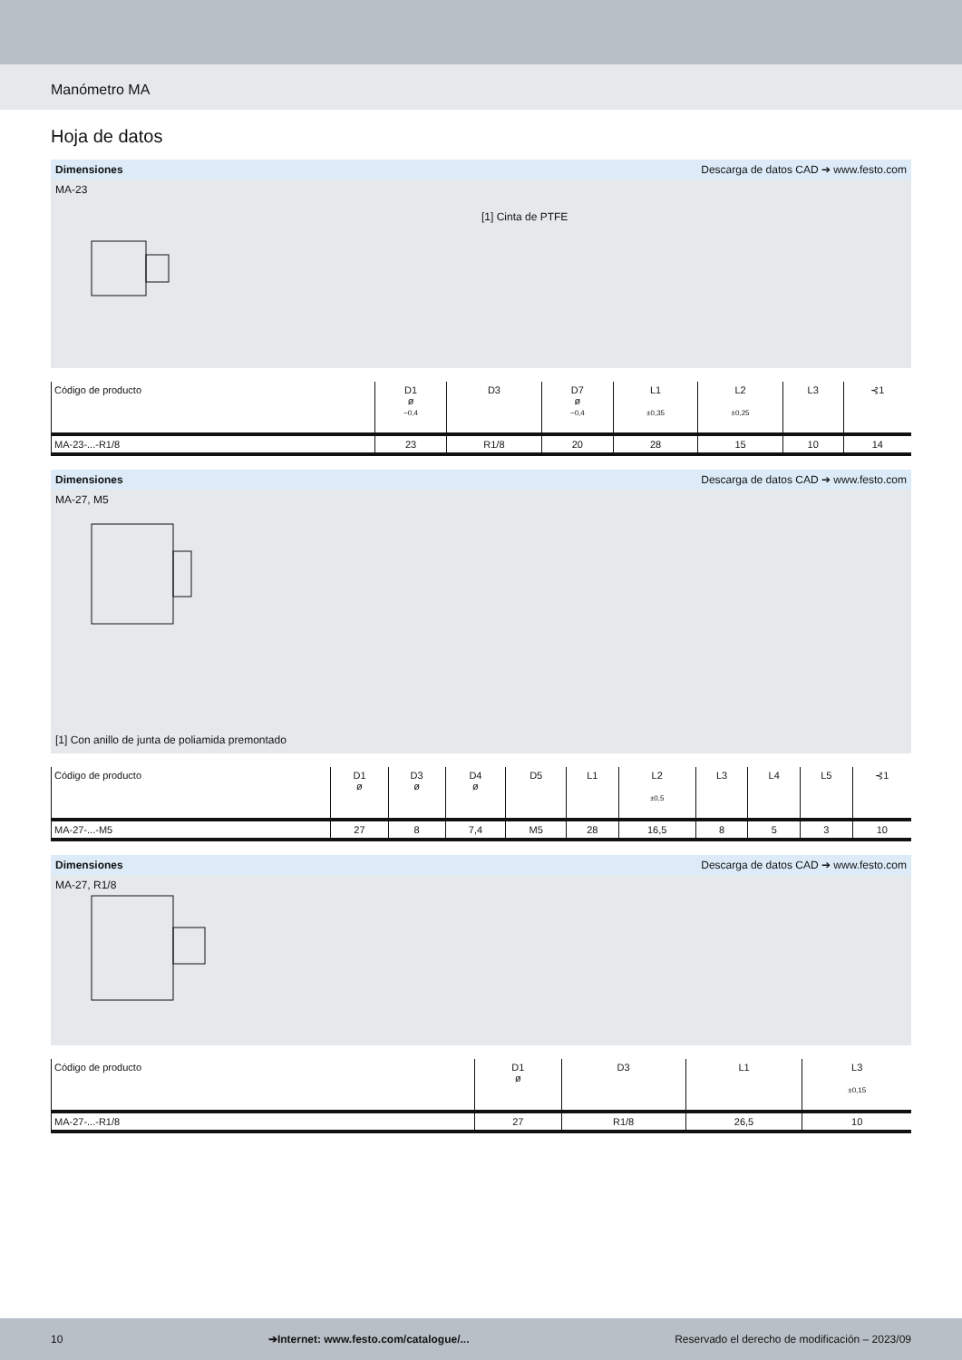Manómetro MA
Hoja de datos
Dimensiones Descarga de datos CAD ➔ www.festo.com
MA-23
[1] Cinta de PTFE
| Código de producto | D1 ø −0,4 | D3 | D7 ø −0,4 | L1 ±0,35 | L2 ±0,25 | L3 | ⊰1 |
| --- | --- | --- | --- | --- | --- | --- | --- |
| MA-23-...-R1/8 | 23 | R1/8 | 20 | 28 | 15 | 10 | 14 |
Dimensiones Descarga de datos CAD ➔ www.festo.com
MA-27, M5
[1] Con anillo de junta de poliamida premontado
| Código de producto | D1 ø | D3 ø | D4 ø | D5 | L1 | L2 ±0,5 | L3 | L4 | L5 | ⊰1 |
| --- | --- | --- | --- | --- | --- | --- | --- | --- | --- | --- |
| MA-27-...-M5 | 27 | 8 | 7,4 | M5 | 28 | 16,5 | 8 | 5 | 3 | 10 |
Dimensiones Descarga de datos CAD ➔ www.festo.com
MA-27, R1/8
| Código de producto | D1 ø | D3 | L1 | L3 ±0,15 |
| --- | --- | --- | --- | --- |
| MA-27-...-R1/8 | 27 | R1/8 | 26,5 | 10 |
10 ➔Internet: www.festo.com/catalogue/... Reservado el derecho de modificación – 2023/09